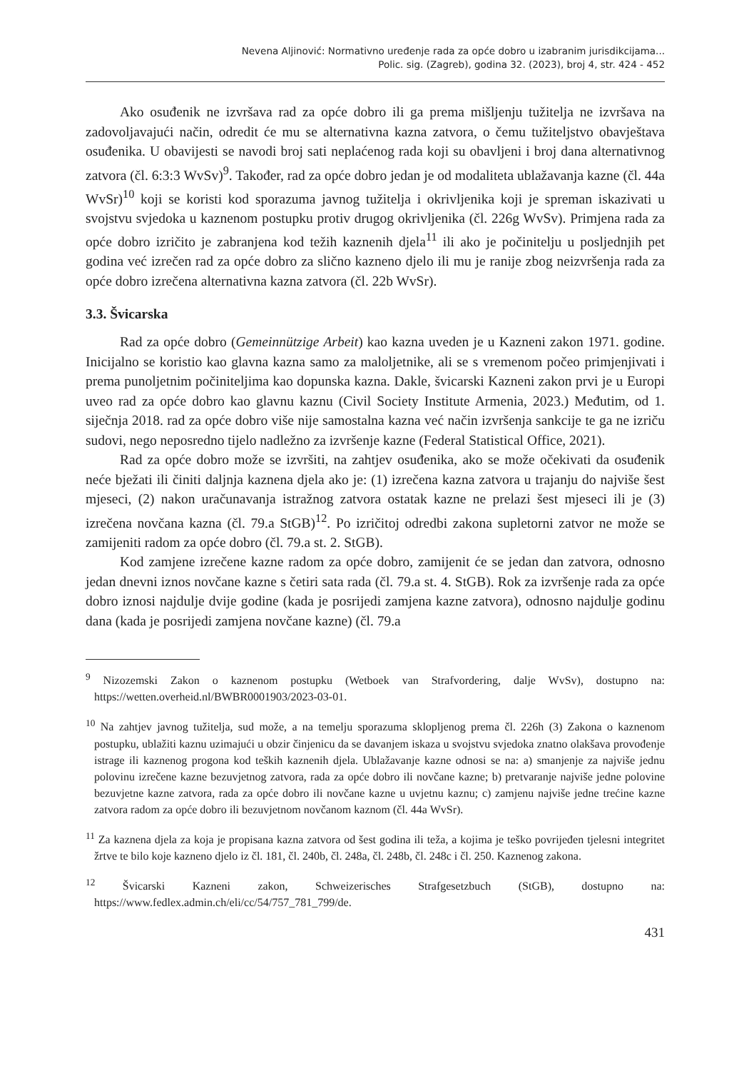Nevena Aljinović: Normativno uređenje rada za opće dobro u izabranim jurisdikcijama...
Polic. sig. (Zagreb), godina 32. (2023), broj 4, str. 424 - 452
Ako osuđenik ne izvršava rad za opće dobro ili ga prema mišljenju tužitelja ne izvršava na zadovoljavajući način, odredit će mu se alternativna kazna zatvora, o čemu tužiteljstvo obavještava osuđenika. U obavijesti se navodi broj sati neplaćenog rada koji su obavljeni i broj dana alternativnog zatvora (čl. 6:3:3 WvSv)<sup>9</sup>. Također, rad za opće dobro jedan je od modaliteta ublažavanja kazne (čl. 44a WvSr)<sup>10</sup> koji se koristi kod sporazuma javnog tužitelja i okrivljenika koji je spreman iskazivati u svojstvu svjedoka u kaznenom postupku protiv drugog okrivljenika (čl. 226g WvSv). Primjena rada za opće dobro izričito je zabranjena kod težih kaznenih djela<sup>11</sup> ili ako je počinitelju u posljednjih pet godina već izrečen rad za opće dobro za slično kazneno djelo ili mu je ranije zbog neizvršenja rada za opće dobro izrečena alternativna kazna zatvora (čl. 22b WvSr).
3.3. Švicarska
Rad za opće dobro (Gemeinnützige Arbeit) kao kazna uveden je u Kazneni zakon 1971. godine. Inicijalno se koristio kao glavna kazna samo za maloljetnike, ali se s vremenom počeo primjenjivati i prema punoljetnim počiniteljima kao dopunska kazna. Dakle, švicarski Kazneni zakon prvi je u Europi uveo rad za opće dobro kao glavnu kaznu (Civil Society Institute Armenia, 2023.) Međutim, od 1. siječnja 2018. rad za opće dobro više nije samostalna kazna već način izvršenja sankcije te ga ne izriču sudovi, nego neposredno tijelo nadležno za izvršenje kazne (Federal Statistical Office, 2021).
Rad za opće dobro može se izvršiti, na zahtjev osuđenika, ako se može očekivati da osuđenik neće bježati ili činiti daljnja kaznena djela ako je: (1) izrečena kazna zatvora u trajanju do najviše šest mjeseci, (2) nakon uračunavanja istražnog zatvora ostatak kazne ne prelazi šest mjeseci ili je (3) izrečena novčana kazna (čl. 79.a StGB)<sup>12</sup>. Po izričitoj odredbi zakona supletorni zatvor ne može se zamijeniti radom za opće dobro (čl. 79.a st. 2. StGB).
Kod zamjene izrečene kazne radom za opće dobro, zamijenit će se jedan dan zatvora, odnosno jedan dnevni iznos novčane kazne s četiri sata rada (čl. 79.a st. 4. StGB). Rok za izvršenje rada za opće dobro iznosi najdulje dvije godine (kada je posrijedi zamjena kazne zatvora), odnosno najdulje godinu dana (kada je posrijedi zamjena novčane kazne) (čl. 79.a
<sup>9</sup> Nizozemski Zakon o kaznenom postupku (Wetboek van Strafvordering, dalje WvSv), dostupno na: https://wetten.overheid.nl/BWBR0001903/2023-03-01.
<sup>10</sup> Na zahtjev javnog tužitelja, sud može, a na temelju sporazuma sklopljenog prema čl. 226h (3) Zakona o kaznenom postupku, ublažiti kaznu uzimajući u obzir činjenicu da se davanjem iskaza u svojstvu svjedoka znatno olakšava provođenje istrage ili kaznenog progona kod teških kaznenih djela. Ublažavanje kazne odnosi se na: a) smanjenje za najviše jednu polovinu izrečene kazne bezuvjetnog zatvora, rada za opće dobro ili novčane kazne; b) pretvaranje najviše jedne polovine bezuvjetne kazne zatvora, rada za opće dobro ili novčane kazne u uvjetnu kaznu; c) zamjenu najviše jedne trećine kazne zatvora radom za opće dobro ili bezuvjetnom novčanom kaznom (čl. 44a WvSr).
<sup>11</sup> Za kaznena djela za koja je propisana kazna zatvora od šest godina ili teža, a kojima je teško povrijeđen tjelesni integritet žrtve te bilo koje kazneno djelo iz čl. 181, čl. 240b, čl. 248a, čl. 248b, čl. 248c i čl. 250. Kaznenog zakona.
<sup>12</sup> Švicarski Kazneni zakon, Schweizerisches Strafgesetzbuch (StGB), dostupno na: https://www.fedlex.admin.ch/eli/cc/54/757_781_799/de.
431